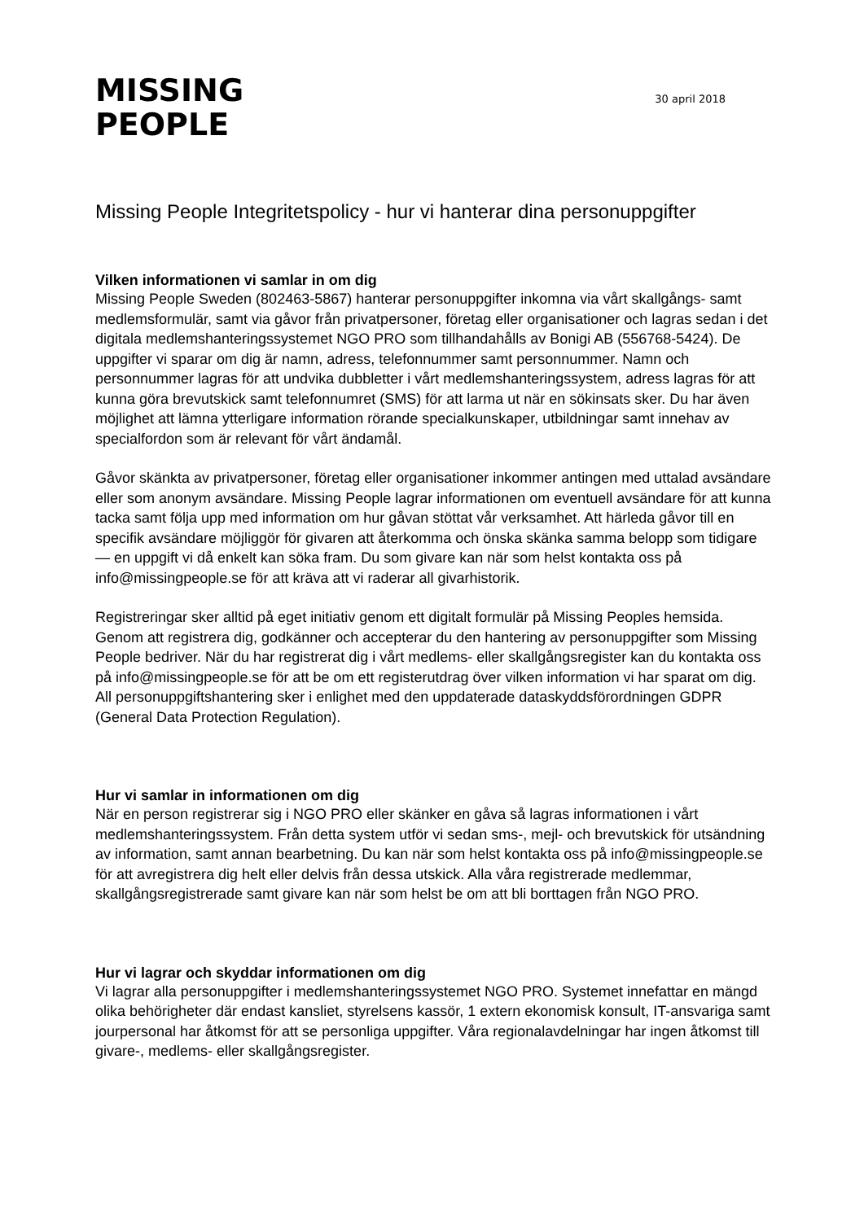MISSING
PEOPLE
30 april 2018
Missing People Integritetspolicy - hur vi hanterar dina personuppgifter
Vilken informationen vi samlar in om dig
Missing People Sweden (802463-5867) hanterar personuppgifter inkomna via vårt skallgångs- samt medlemsformulär, samt via gåvor från privatpersoner, företag eller organisationer och lagras sedan i det digitala medlemshanteringssystemet NGO PRO som tillhandahålls av Bonigi AB (556768-5424). De uppgifter vi sparar om dig är namn, adress, telefonnummer samt personnummer. Namn och personnummer lagras för att undvika dubbletter i vårt medlemshanteringssystem, adress lagras för att kunna göra brevutskick samt telefonnumret (SMS) för att larma ut när en sökinsats sker. Du har även möjlighet att lämna ytterligare information rörande specialkunskaper, utbildningar samt innehav av specialfordon som är relevant för vårt ändamål.
Gåvor skänkta av privatpersoner, företag eller organisationer inkommer antingen med uttalad avsändare eller som anonym avsändare. Missing People lagrar informationen om eventuell avsändare för att kunna tacka samt följa upp med information om hur gåvan stöttat vår verksamhet. Att härleda gåvor till en specifik avsändare möjliggör för givaren att återkomma och önska skänka samma belopp som tidigare — en uppgift vi då enkelt kan söka fram. Du som givare kan när som helst kontakta oss på info@missingpeople.se för att kräva att vi raderar all givarhistorik.
Registreringar sker alltid på eget initiativ genom ett digitalt formulär på Missing Peoples hemsida. Genom att registrera dig, godkänner och accepterar du den hantering av personuppgifter som Missing People bedriver. När du har registrerat dig i vårt medlems- eller skallgångsregister kan du kontakta oss på info@missingpeople.se för att be om ett registerutdrag över vilken information vi har sparat om dig. All personuppgiftshantering sker i enlighet med den uppdaterade dataskyddsförordningen GDPR (General Data Protection Regulation).
Hur vi samlar in informationen om dig
När en person registrerar sig i NGO PRO eller skänker en gåva så lagras informationen i vårt medlemshanteringssystem. Från detta system utför vi sedan sms-, mejl- och brevutskick för utsändning av information, samt annan bearbetning. Du kan när som helst kontakta oss på info@missingpeople.se för att avregistrera dig helt eller delvis från dessa utskick. Alla våra registrerade medlemmar, skallgångsregistrerade samt givare kan när som helst be om att bli borttagen från NGO PRO.
Hur vi lagrar och skyddar informationen om dig
Vi lagrar alla personuppgifter i medlemshanteringssystemet NGO PRO. Systemet innefattar en mängd olika behörigheter där endast kansliet, styrelsens kassör, 1 extern ekonomisk konsult, IT-ansvariga samt jourpersonal har åtkomst för att se personliga uppgifter. Våra regionalavdelningar har ingen åtkomst till givare-, medlems- eller skallgångsregister.